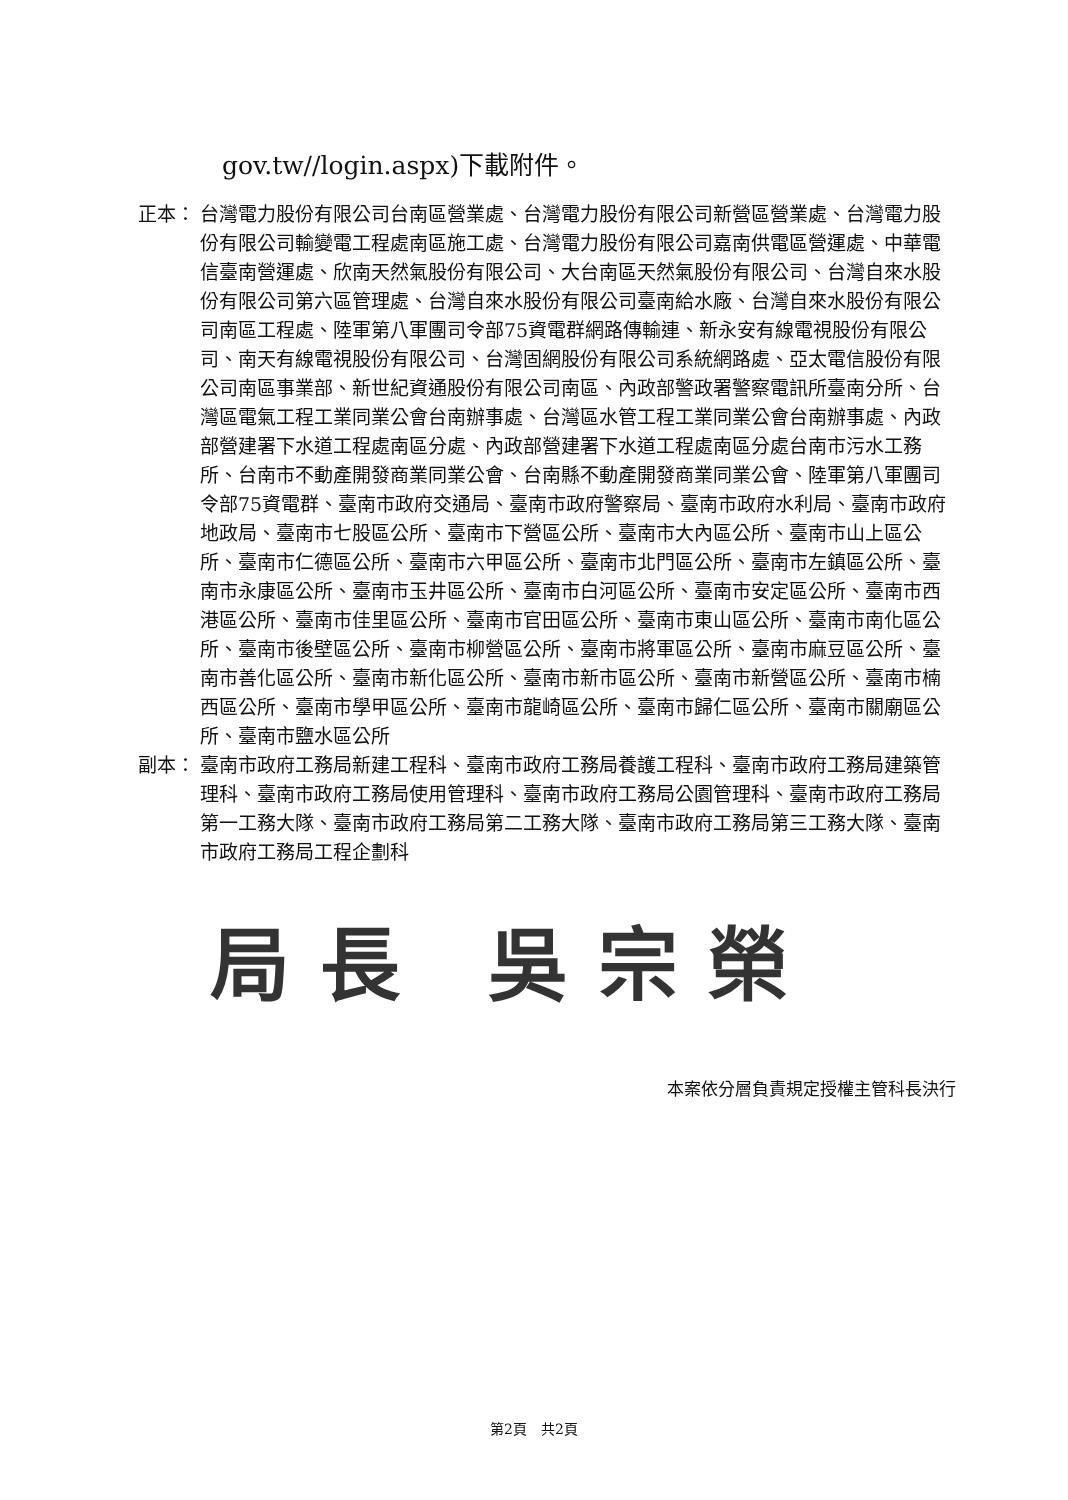gov.tw//login.aspx)下載附件。
正本： 台灣電力股份有限公司台南區營業處、台灣電力股份有限公司新營區營業處、台灣電力股份有限公司輸變電工程處南區施工處、台灣電力股份有限公司嘉南供電區營運處、中華電信臺南營運處、欣南天然氣股份有限公司、大台南區天然氣股份有限公司、台灣自來水股份有限公司第六區管理處、台灣自來水股份有限公司臺南給水廠、台灣自來水股份有限公司南區工程處、陸軍第八軍團司令部75資電群網路傳輸連、新永安有線電視股份有限公司、南天有線電視股份有限公司、台灣固網股份有限公司系統網路處、亞太電信股份有限公司南區事業部、新世紀資通股份有限公司南區、內政部警政署警察電訊所臺南分所、台灣區電氣工程工業同業公會台南辦事處、台灣區水管工程工業同業公會台南辦事處、內政部營建署下水道工程處南區分處、內政部營建署下水道工程處南區分處台南市污水工務所、台南市不動產開發商業同業公會、台南縣不動產開發商業同業公會、陸軍第八軍團司令部75資電群、臺南市政府交通局、臺南市政府警察局、臺南市政府水利局、臺南市政府地政局、臺南市七股區公所、臺南市下營區公所、臺南市大內區公所、臺南市山上區公所、臺南市仁德區公所、臺南市六甲區公所、臺南市北門區公所、臺南市左鎮區公所、臺南市永康區公所、臺南市玉井區公所、臺南市白河區公所、臺南市安定區公所、臺南市西港區公所、臺南市佳里區公所、臺南市官田區公所、臺南市東山區公所、臺南市南化區公所、臺南市後壁區公所、臺南市柳營區公所、臺南市將軍區公所、臺南市麻豆區公所、臺南市善化區公所、臺南市新化區公所、臺南市新市區公所、臺南市新營區公所、臺南市楠西區公所、臺南市學甲區公所、臺南市龍崎區公所、臺南市歸仁區公所、臺南市關廟區公所、臺南市鹽水區公所
副本： 臺南市政府工務局新建工程科、臺南市政府工務局養護工程科、臺南市政府工務局建築管理科、臺南市政府工務局使用管理科、臺南市政府工務局公園管理科、臺南市政府工務局第一工務大隊、臺南市政府工務局第二工務大隊、臺南市政府工務局第三工務大隊、臺南市政府工務局工程企劃科
局長 吳宗榮
本案依分層負責規定授權主管科長決行
第2頁　共2頁